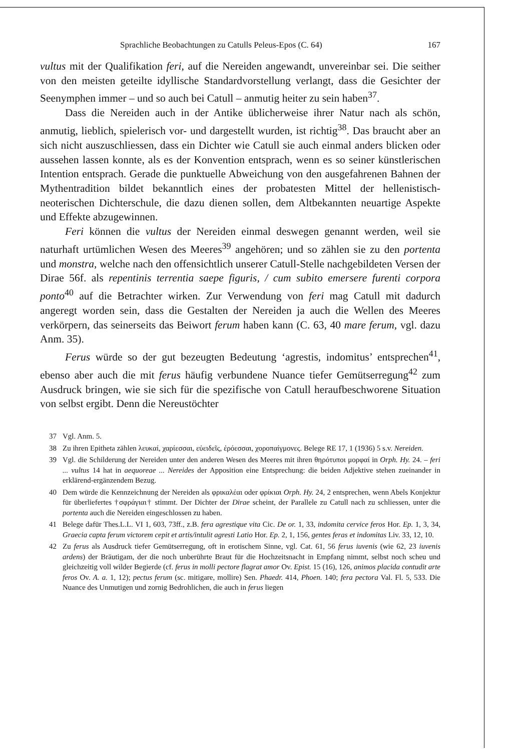Sprachliche Beobachtungen zu Catulls Peleus-Epos (C. 64) 167
vultus mit der Qualifikation feri, auf die Nereiden angewandt, unvereinbar sei. Die seither von den meisten geteilte idyllische Standardvorstellung verlangt, dass die Gesichter der Seenymphen immer – und so auch bei Catull – anmutig heiter zu sein haben<sup>37</sup>.
Dass die Nereiden auch in der Antike üblicherweise ihrer Natur nach als schön, anmutig, lieblich, spielerisch vor- und dargestellt wurden, ist richtig<sup>38</sup>. Das braucht aber an sich nicht auszuschliessen, dass ein Dichter wie Catull sie auch einmal anders blicken oder aussehen lassen konnte, als es der Konvention entsprach, wenn es so seiner künstlerischen Intention entsprach. Gerade die punktuelle Abweichung von den ausgefahrenen Bahnen der Mythentradition bildet bekanntlich eines der probatesten Mittel der hellenistisch-neoterischen Dichterschule, die dazu dienen sollen, dem Altbekannten neuartige Aspekte und Effekte abzugewinnen.
Feri können die vultus der Nereiden einmal deswegen genannt werden, weil sie naturhaft urtümlichen Wesen des Meeres<sup>39</sup> angehören; und so zählen sie zu den portenta und monstra, welche nach den offensichtlich unserer Catull-Stelle nachgebildeten Versen der Dirae 56f. als repentinis terrentia saepe figuris, / cum subito emersere furenti corpora ponto<sup>40</sup> auf die Betrachter wirken. Zur Verwendung von feri mag Catull mit dadurch angeregt worden sein, dass die Gestalten der Nereiden ja auch die Wellen des Meeres verkörpern, das seinerseits das Beiwort ferum haben kann (C. 63, 40 mare ferum, vgl. dazu Anm. 35).
Ferus würde so der gut bezeugten Bedeutung ‘agrestis, indomitus’ entsprechen<sup>41</sup>, ebenso aber auch die mit ferus häufig verbundene Nuance tiefer Gemütserregung<sup>42</sup> zum Ausdruck bringen, wie sie sich für die spezifische von Catull heraufbeschworene Situation von selbst ergibt. Denn die Nereustöchter
37 Vgl. Anm. 5.
38 Zu ihren Epitheta zählen λευκαί, χαρίεσσαι, εὐειδεῖς, ἐρόεσσαι, χοροπαίγμονες. Belege RE 17, 1 (1936) 5 s.v. Nereiden.
39 Vgl. die Schilderung der Nereiden unter den anderen Wesen des Meeres mit ihren θηρότυποι μορφαί in Orph. Hy. 24. – feri ... vultus 14 hat in aequoreae ... Nereides der Apposition eine Entsprechung: die beiden Adjektive stehen zueinander in erklärend-ergänzendem Bezug.
40 Dem würde die Kennzeichnung der Nereiden als φρικαλέαι oder φρίκιαι Orph. Hy. 24, 2 entsprechen, wenn Abels Konjektur für überliefertes †σφράγιαι† stimmt. Der Dichter der Dirae scheint, der Parallele zu Catull nach zu schliessen, unter die portenta auch die Nereiden eingeschlossen zu haben.
41 Belege dafür Thes.L.L. VI 1, 603, 73ff., z.B. fera agrestique vita Cic. De or. 1, 33, indomita cervice feros Hor. Ep. 1, 3, 34, Graecia capta ferum victorem cepit et artis/intulit agresti Latio Hor. Ep. 2, 1, 156, gentes feras et indomitas Liv. 33, 12, 10.
42 Zu ferus als Ausdruck tiefer Gemütserregung, oft in erotischem Sinne, vgl. Cat. 61, 56 ferus iuvenis (wie 62, 23 iuvenis ardens) der Bräutigam, der die noch unberührte Braut für die Hochzeitsnacht in Empfang nimmt, selbst noch scheu und gleichzeitig voll wilder Begierde (cf. ferus in molli pectore flagrat amor Ov. Epist. 15 (16), 126, animos placida contudit arte feros Ov. A. a. 1, 12); pectus ferum (sc. mitigare, mollire) Sen. Phaedr. 414, Phoen. 140; fera pectora Val. Fl. 5, 533. Die Nuance des Unmutigen und zornig Bedrohlichen, die auch in ferus liegen